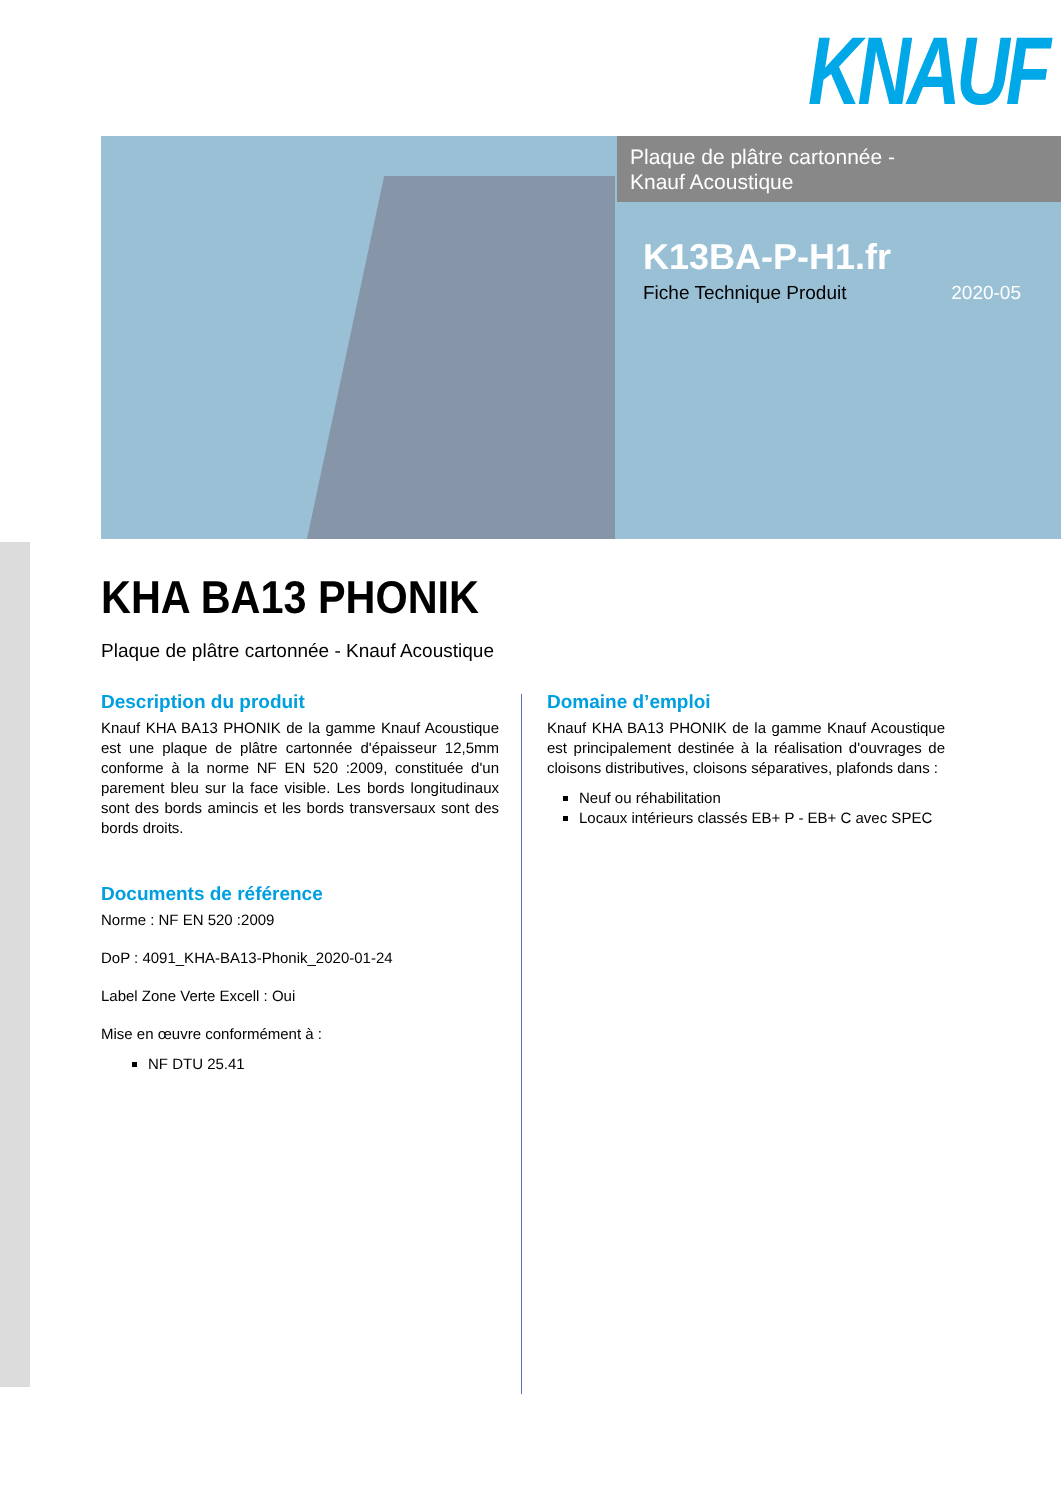KNAUF
Plaque de plâtre cartonnée -
Knauf Acoustique
K13BA-P-H1.fr
Fiche Technique Produit 2020-05
KHA BA13 PHONIK
Plaque de plâtre cartonnée - Knauf Acoustique
Description du produit
Knauf KHA BA13 PHONIK de la gamme Knauf Acoustique est une plaque de plâtre cartonnée d'épaisseur 12,5mm conforme à la norme NF EN 520 :2009, constituée d'un parement bleu sur la face visible. Les bords longitudinaux sont des bords amincis et les bords transversaux sont des bords droits.
Documents de référence
Norme : NF EN 520 :2009
DoP : 4091_KHA-BA13-Phonik_2020-01-24
Label Zone Verte Excell : Oui
Mise en œuvre conformément à :
NF DTU 25.41
Domaine d’emploi
Knauf KHA BA13 PHONIK de la gamme Knauf Acoustique est principalement destinée à la réalisation d'ouvrages de cloisons distributives, cloisons séparatives, plafonds dans :
Neuf ou réhabilitation
Locaux intérieurs classés EB+ P - EB+ C avec SPEC